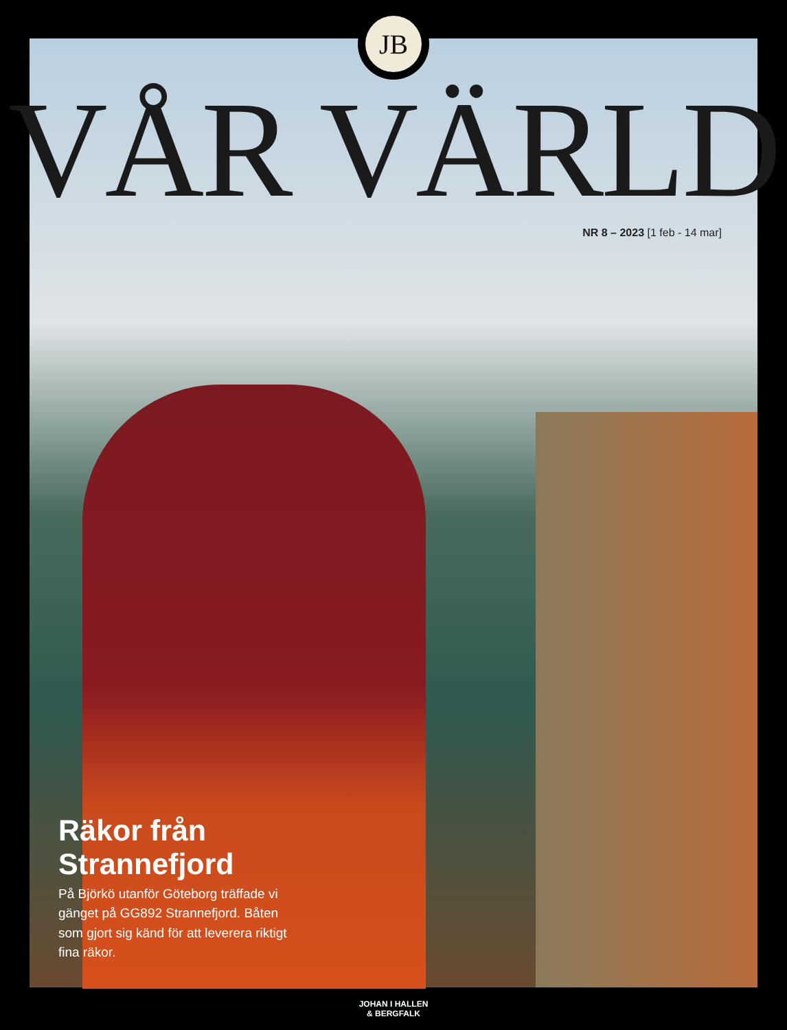JB
VÅR VÄRLD
NR 8 – 2023 [1 feb - 14 mar]
Räkor från Strannefjord
På Björkö utanför Göteborg träffade vi gänget på GG892 Strannefjord. Båten som gjort sig känd för att leverera riktigt fina räkor.
JOHAN I HALLEN
& BERGFALK